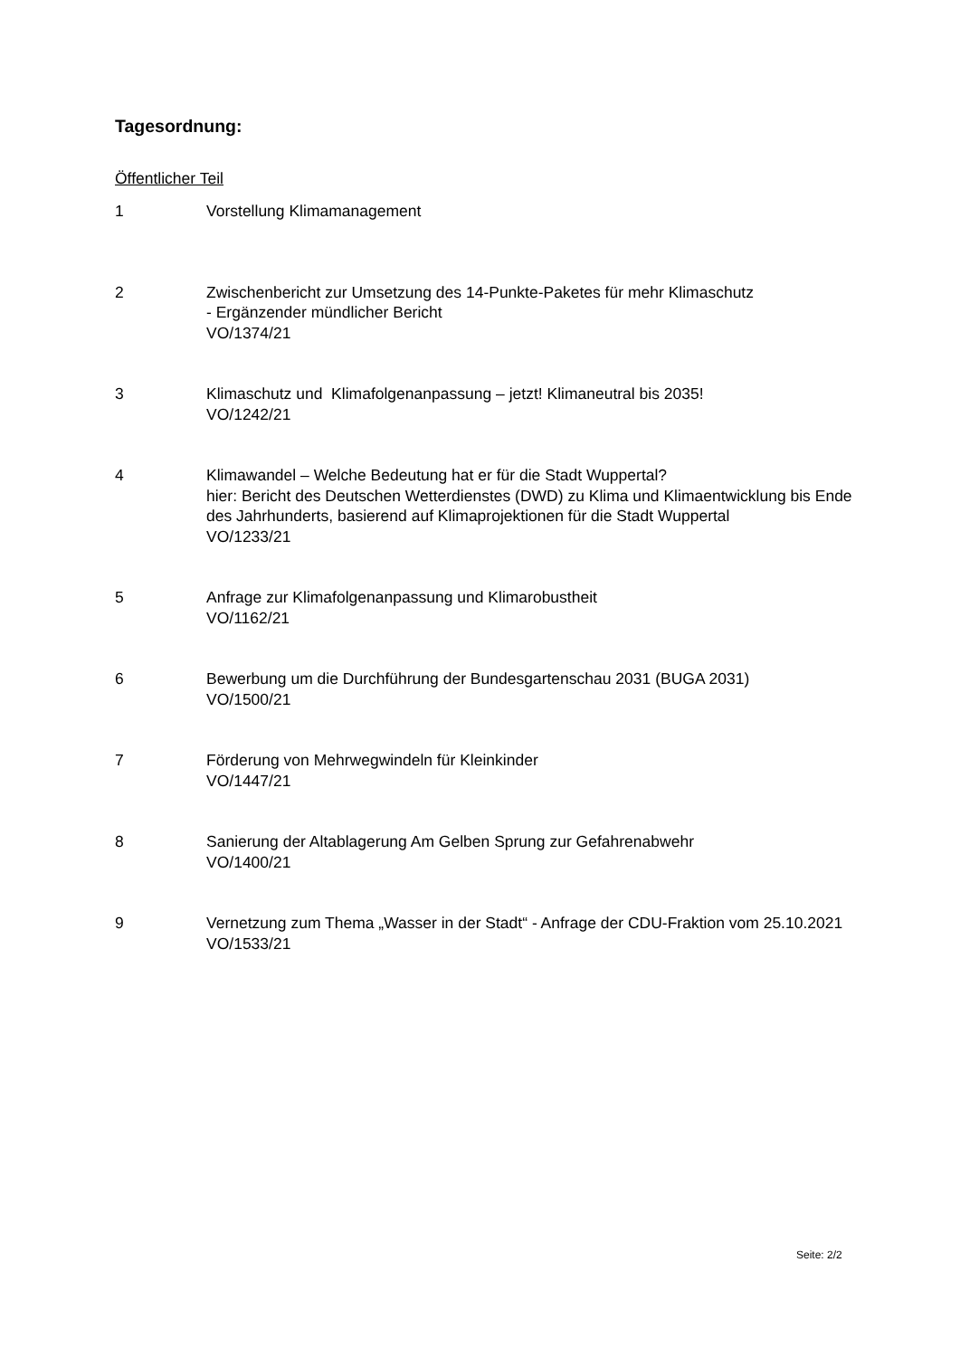Tagesordnung:
Öffentlicher Teil
1 Vorstellung Klimamanagement
2 Zwischenbericht zur Umsetzung des 14-Punkte-Paketes für mehr Klimaschutz
- Ergänzender mündlicher Bericht
VO/1374/21
3 Klimaschutz und Klimafolgenanpassung – jetzt! Klimaneutral bis 2035!
VO/1242/21
4 Klimawandel – Welche Bedeutung hat er für die Stadt Wuppertal?
hier: Bericht des Deutschen Wetterdienstes (DWD) zu Klima und Klimaentwicklung bis Ende des Jahrhunderts, basierend auf Klimaprojektionen für die Stadt Wuppertal
VO/1233/21
5 Anfrage zur Klimafolgenanpassung und Klimarobustheit
VO/1162/21
6 Bewerbung um die Durchführung der Bundesgartenschau 2031 (BUGA 2031)
VO/1500/21
7 Förderung von Mehrwegwindeln für Kleinkinder
VO/1447/21
8 Sanierung der Altablagerung Am Gelben Sprung zur Gefahrenabwehr
VO/1400/21
9 Vernetzung zum Thema „Wasser in der Stadt“ - Anfrage der CDU-Fraktion vom 25.10.2021
VO/1533/21
Seite: 2/2